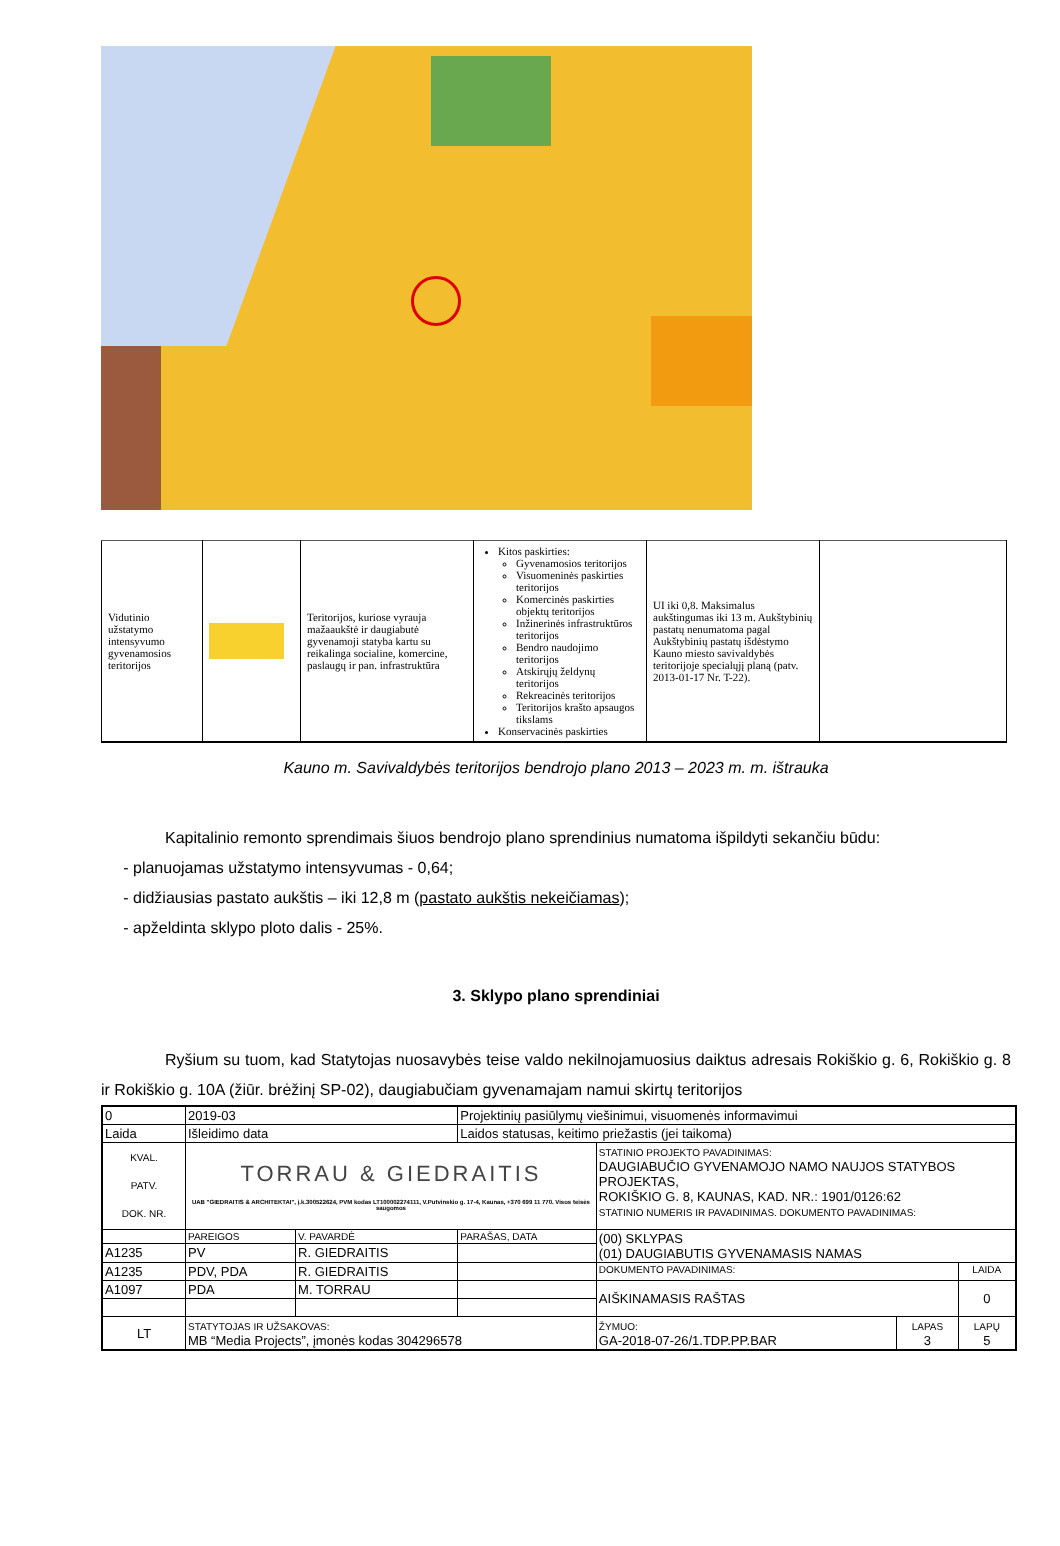| Vidutinio užstatymo intensyvumo gyvenamosios teritorijos | | Teritorijos, kuriose vyrauja mažaaukštė ir daugiabutė gyvenamoji statyba kartu su reikalinga socialine, komercine, paslaugų ir pan. infrastruktūra | Kitos paskirties: Gyvenamosios teritorijos Visuomeninės paskirties teritorijos Komercinės paskirties objektų teritorijos Inžinerinės infrastruktūros teritorijos Bendro naudojimo teritorijos Atskirųjų želdynų teritorijos Rekreacinės teritorijos Teritorijos krašto apsaugos tikslams Konservacinės paskirties | UI iki 0,8. Maksimalus aukštingumas iki 13 m. Aukštybinių pastatų nenumatoma pagal Aukštybinių pastatų išdėstymo Kauno miesto savivaldybės teritorijoje specialųjį planą (patv. 2013-01-17 Nr. T-22). | |
Kauno m. Savivaldybės teritorijos bendrojo plano 2013 – 2023 m. m. ištrauka
Kapitalinio remonto sprendimais šiuos bendrojo plano sprendinius numatoma išpildyti sekančiu būdu:
- planuojamas užstatymo intensyvumas - 0,64;
- didžiausias pastato aukštis – iki 12,8 m (pastato aukštis nekeičiamas);
- apželdinta sklypo ploto dalis - 25%.
3. Sklypo plano sprendiniai
Ryšium su tuom, kad Statytojas nuosavybės teise valdo nekilnojamuosius daiktus adresais Rokiškio g. 6, Rokiškio g. 8 ir Rokiškio g. 10A (žiūr. brėžinį SP-02), daugiabučiam gyvenamajam namui skirtų teritorijos
| 0 | 2019-03 | | Projektinių pasiūlymų viešinimui, visuomenės informavimui | | | |
| Laida | Išleidimo data | | Laidos statusas, keitimo priežastis (jei taikoma) | | | |
| KVAL. PATV. DOK. NR. | TORRAU & GIEDRAITIS UAB "GIEDRAITIS & ARCHITEKTAI", į.k.300522624, PVM kodas LT100002274111, V.Putvinskio g. 17-4, Kaunas, +370 699 11 770. Visos teisės saugomos | | | STATINIO PROJEKTO PAVADINIMAS: DAUGIABUČIO GYVENAMOJO NAMO NAUJOS STATYBOS PROJEKTAS, ROKIŠKIO G. 8, KAUNAS, KAD. NR.: 1901/0126:62 STATINIO NUMERIS IR PAVADINIMAS. DOKUMENTO PAVADINIMAS: | | |
| | PAREIGOS | V. PAVARDĖ | PARAŠAS, DATA | (00) SKLYPAS (01) DAUGIABUTIS GYVENAMASIS NAMAS | | |
| A1235 | PV | R. GIEDRAITIS | | | | |
| A1235 | PDV, PDA | R. GIEDRAITIS | | DOKUMENTO PAVADINIMAS: | | LAIDA |
| A1097 | PDA | M. TORRAU | | AIŠKINAMASIS RAŠTAS | | 0 |
| LT | STATYTOJAS IR UŽSAKOVAS: MB “Media Projects”, įmonės kodas 304296578 | | | ŽYMUO: GA-2018-07-26/1.TDP.PP.BAR | LAPAS 3 | LAPŲ 5 |